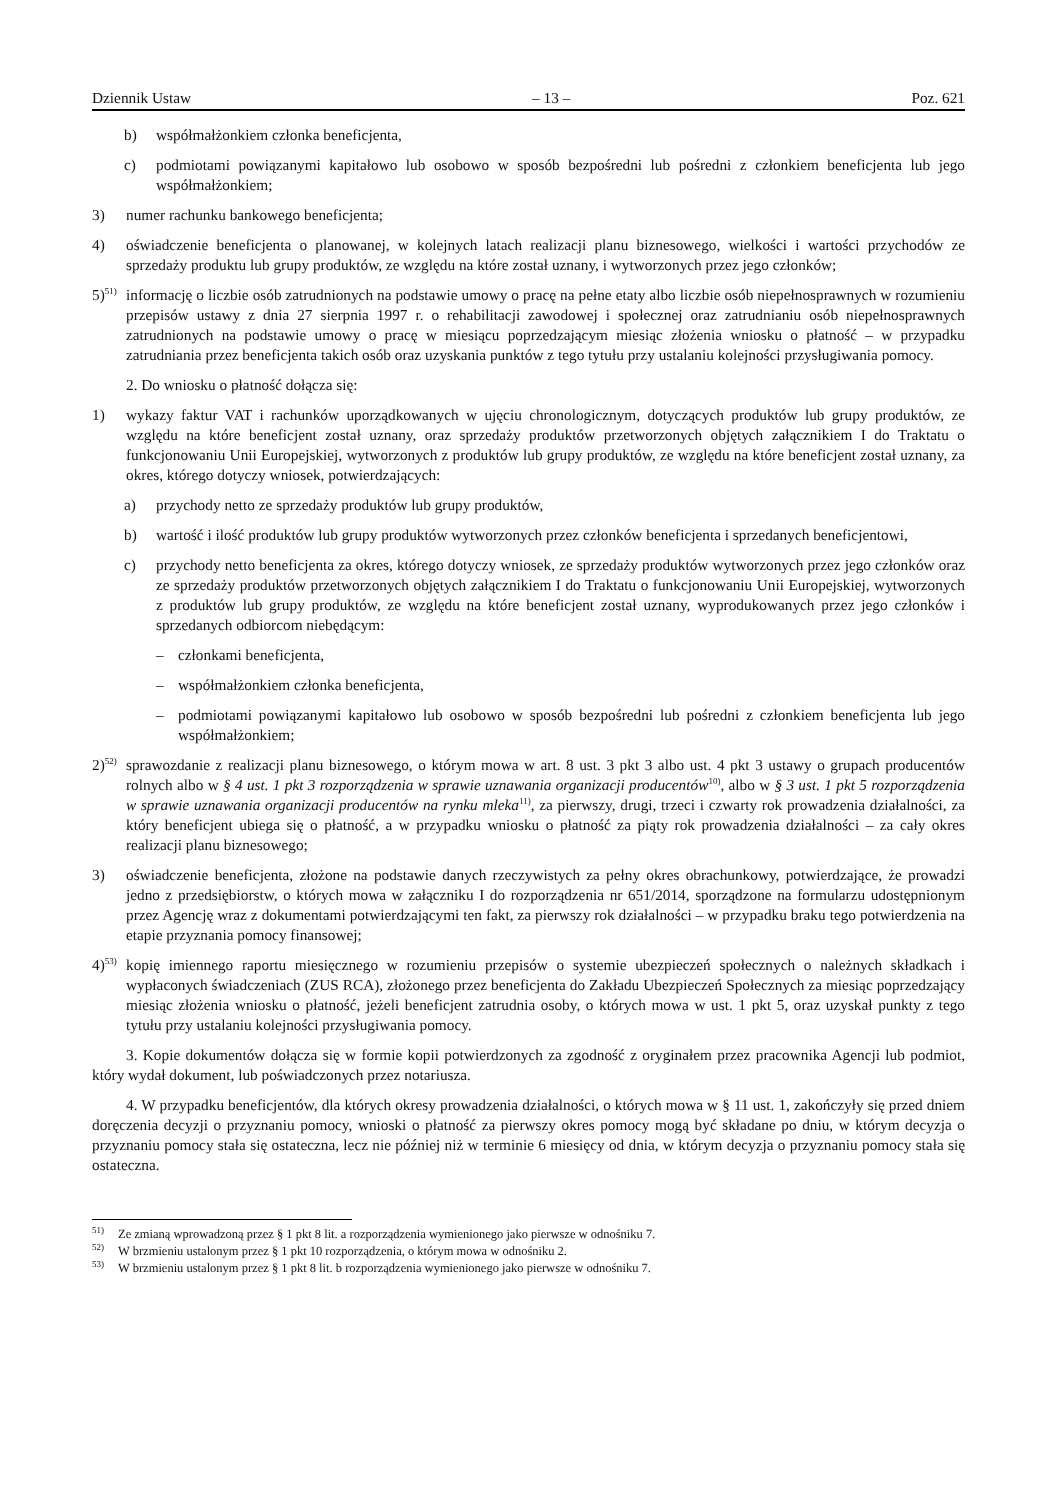Dziennik Ustaw – 13 – Poz. 621
b) współmałżonkiem członka beneficjenta,
c) podmiotami powiązanymi kapitałowo lub osobowo w sposób bezpośredni lub pośredni z członkiem beneficjenta lub jego współmałżonkiem;
3) numer rachunku bankowego beneficjenta;
4) oświadczenie beneficjenta o planowanej, w kolejnych latach realizacji planu biznesowego, wielkości i wartości przychodów ze sprzedaży produktu lub grupy produktów, ze względu na które został uznany, i wytworzonych przez jego członków;
5)<sup>51)</sup> informację o liczbie osób zatrudnionych na podstawie umowy o pracę na pełne etaty albo liczbie osób niepełnosprawnych w rozumieniu przepisów ustawy z dnia 27 sierpnia 1997 r. o rehabilitacji zawodowej i społecznej oraz zatrudnianiu osób niepełnosprawnych zatrudnionych na podstawie umowy o pracę w miesiącu poprzedzającym miesiąc złożenia wniosku o płatność – w przypadku zatrudniania przez beneficjenta takich osób oraz uzyskania punktów z tego tytułu przy ustalaniu kolejności przysługiwania pomocy.
2. Do wniosku o płatność dołącza się:
1) wykazy faktur VAT i rachunków uporządkowanych w ujęciu chronologicznym, dotyczących produktów lub grupy produktów, ze względu na które beneficjent został uznany, oraz sprzedaży produktów przetworzonych objętych załącznikiem I do Traktatu o funkcjonowaniu Unii Europejskiej, wytworzonych z produktów lub grupy produktów, ze względu na które beneficjent został uznany, za okres, którego dotyczy wniosek, potwierdzających:
a) przychody netto ze sprzedaży produktów lub grupy produktów,
b) wartość i ilość produktów lub grupy produktów wytworzonych przez członków beneficjenta i sprzedanych beneficjentowi,
c) przychody netto beneficjenta za okres, którego dotyczy wniosek, ze sprzedaży produktów wytworzonych przez jego członków oraz ze sprzedaży produktów przetworzonych objętych załącznikiem I do Traktatu o funkcjonowaniu Unii Europejskiej, wytworzonych z produktów lub grupy produktów, ze względu na które beneficjent został uznany, wyprodukowanych przez jego członków i sprzedanych odbiorcom niebędącym:
– członkami beneficjenta,
– współmałżonkiem członka beneficjenta,
– podmiotami powiązanymi kapitałowo lub osobowo w sposób bezpośredni lub pośredni z członkiem beneficjenta lub jego współmałżonkiem;
2)<sup>52)</sup> sprawozdanie z realizacji planu biznesowego, o którym mowa w art. 8 ust. 3 pkt 3 albo ust. 4 pkt 3 ustawy o grupach producentów rolnych albo w § 4 ust. 1 pkt 3 rozporządzenia w sprawie uznawania organizacji producentów<sup>10)</sup>, albo w § 3 ust. 1 pkt 5 rozporządzenia w sprawie uznawania organizacji producentów na rynku mleka<sup>11)</sup>, za pierwszy, drugi, trzeci i czwarty rok prowadzenia działalności, za który beneficjent ubiega się o płatność, a w przypadku wniosku o płatność za piąty rok prowadzenia działalności – za cały okres realizacji planu biznesowego;
3) oświadczenie beneficjenta, złożone na podstawie danych rzeczywistych za pełny okres obrachunkowy, potwierdzające, że prowadzi jedno z przedsiębiorstw, o których mowa w załączniku I do rozporządzenia nr 651/2014, sporządzone na formularzu udostępnionym przez Agencję wraz z dokumentami potwierdzającymi ten fakt, za pierwszy rok działalności – w przypadku braku tego potwierdzenia na etapie przyznania pomocy finansowej;
4)<sup>53)</sup> kopię imiennego raportu miesięcznego w rozumieniu przepisów o systemie ubezpieczeń społecznych o należnych składkach i wypłaconych świadczeniach (ZUS RCA), złożonego przez beneficjenta do Zakładu Ubezpieczeń Społecznych za miesiąc poprzedzający miesiąc złożenia wniosku o płatność, jeżeli beneficjent zatrudnia osoby, o których mowa w ust. 1 pkt 5, oraz uzyskał punkty z tego tytułu przy ustalaniu kolejności przysługiwania pomocy.
3. Kopie dokumentów dołącza się w formie kopii potwierdzonych za zgodność z oryginałem przez pracownika Agencji lub podmiot, który wydał dokument, lub poświadczonych przez notariusza.
4. W przypadku beneficjentów, dla których okresy prowadzenia działalności, o których mowa w § 11 ust. 1, zakończyły się przed dniem doręczenia decyzji o przyznaniu pomocy, wnioski o płatność za pierwszy okres pomocy mogą być składane po dniu, w którym decyzja o przyznaniu pomocy stała się ostateczna, lecz nie później niż w terminie 6 miesięcy od dnia, w którym decyzja o przyznaniu pomocy stała się ostateczna.
<sup>51)</sup> Ze zmianą wprowadzoną przez § 1 pkt 8 lit. a rozporządzenia wymienionego jako pierwsze w odnośniku 7.
<sup>52)</sup> W brzmieniu ustalonym przez § 1 pkt 10 rozporządzenia, o którym mowa w odnośniku 2.
<sup>53)</sup> W brzmieniu ustalonym przez § 1 pkt 8 lit. b rozporządzenia wymienionego jako pierwsze w odnośniku 7.